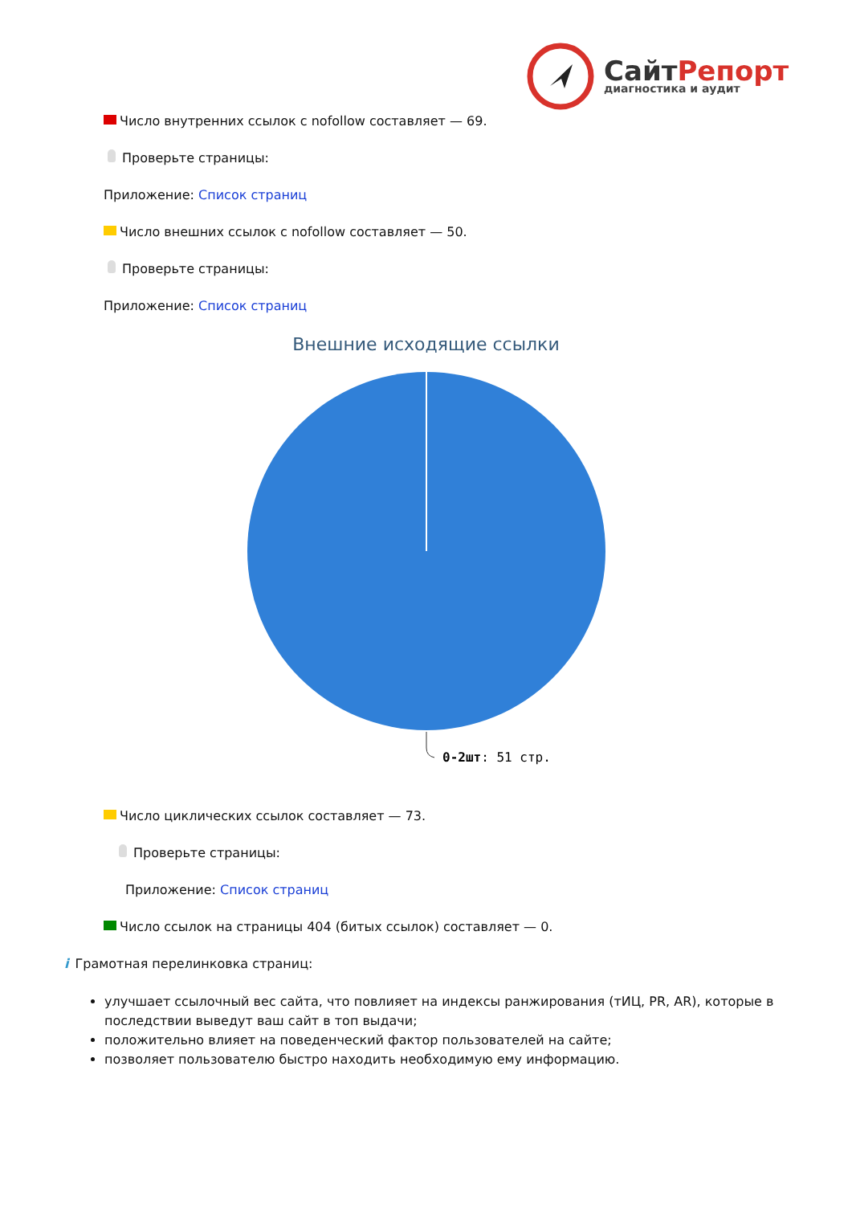СайтРепорт
диагностика и аудит
Число внутренних ссылок с nofollow составляет — 69.
Проверьте страницы:
Приложение: Список страниц
Число внешних ссылок с nofollow составляет — 50.
Проверьте страницы:
Приложение: Список страниц
Внешние исходящие ссылки
0-2шт: 51 стр.
Число циклических ссылок составляет — 73.
Проверьте страницы:
Приложение: Список страниц
Число ссылок на страницы 404 (битых ссылок) составляет — 0.
i Грамотная перелинковка страниц:
улучшает ссылочный вес сайта, что повлияет на индексы ранжирования (тИЦ, PR, AR), которые в последствии выведут ваш сайт в топ выдачи;
положительно влияет на поведенческий фактор пользователей на сайте;
позволяет пользователю быстро находить необходимую ему информацию.